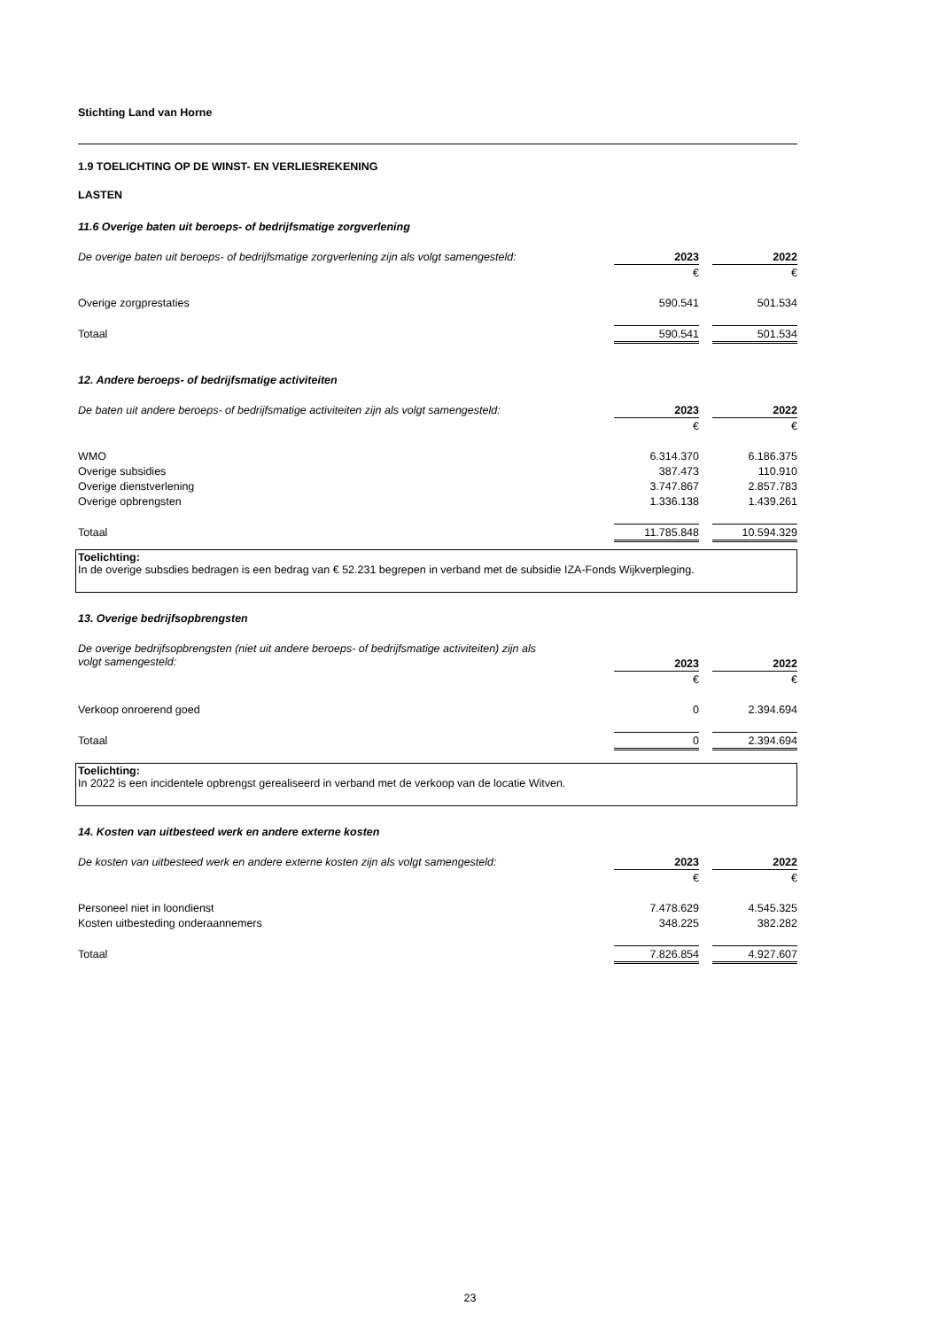Stichting Land van Horne
1.9 TOELICHTING OP DE WINST- EN VERLIESREKENING
LASTEN
11.6 Overige baten uit beroeps- of bedrijfsmatige zorgverlening
| De overige baten uit beroeps- of bedrijfsmatige zorgverlening zijn als volgt samengesteld: | 2023 | | 2022 |
| --- | --- | --- | --- |
| | € | | € |
| Overige zorgprestaties | 590.541 | | 501.534 |
| Totaal | 590.541 | | 501.534 |
12. Andere beroeps- of bedrijfsmatige activiteiten
| De baten uit andere beroeps- of bedrijfsmatige activiteiten zijn als volgt samengesteld: | 2023 | | 2022 |
| --- | --- | --- | --- |
| | € | | € |
| WMO | 6.314.370 | | 6.186.375 |
| Overige subsidies | 387.473 | | 110.910 |
| Overige dienstverlening | 3.747.867 | | 2.857.783 |
| Overige opbrengsten | 1.336.138 | | 1.439.261 |
| Totaal | 11.785.848 | | 10.594.329 |
Toelichting:
In de overige subsdies bedragen is een bedrag van € 52.231 begrepen in verband met de subsidie IZA-Fonds Wijkverpleging.
13. Overige bedrijfsopbrengsten
| De overige bedrijfsopbrengsten (niet uit andere beroeps- of bedrijfsmatige activiteiten) zijn als | | | |
| volgt samengesteld: | 2023 | | 2022 |
| | € | | € |
| Verkoop onroerend goed | 0 | | 2.394.694 |
| Totaal | 0 | | 2.394.694 |
Toelichting:
In 2022 is een incidentele opbrengst gerealiseerd in verband met de verkoop van de locatie Witven.
14. Kosten van uitbesteed werk en andere externe kosten
| De kosten van uitbesteed werk en andere externe kosten zijn als volgt samengesteld: | 2023 | | 2022 |
| --- | --- | --- | --- |
| | € | | € |
| Personeel niet in loondienst | 7.478.629 | | 4.545.325 |
| Kosten uitbesteding onderaannemers | 348.225 | | 382.282 |
| Totaal | 7.826.854 | | 4.927.607 |
23